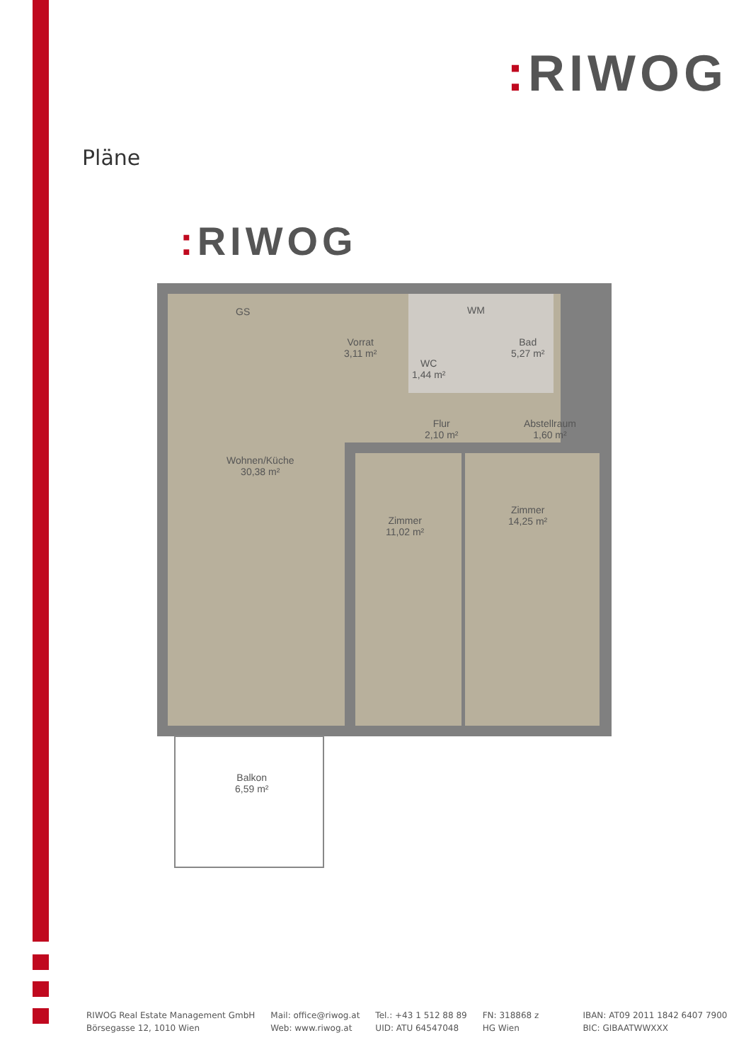: RIWOG
Pläne
: RIWOG
Vorrat
3,11 m²
WC
1,44 m²
Bad
5,27 m²
WM
GS
Flur
2,10 m²
Abstellraum
1,60 m²
Wohnen/Küche
30,38 m²
Zimmer
11,02 m²
Zimmer
14,25 m²
Balkon
6,59 m²
RIWOG Real Estate Management GmbH
Börsegasse 12, 1010 Wien
Mail: office@riwog.at
Web: www.riwog.at
Tel.: +43 1 512 88 89
UID: ATU 64547048
FN: 318868 z
HG Wien
IBAN: AT09 2011 1842 6407 7900
BIC: GIBAATWWXXX